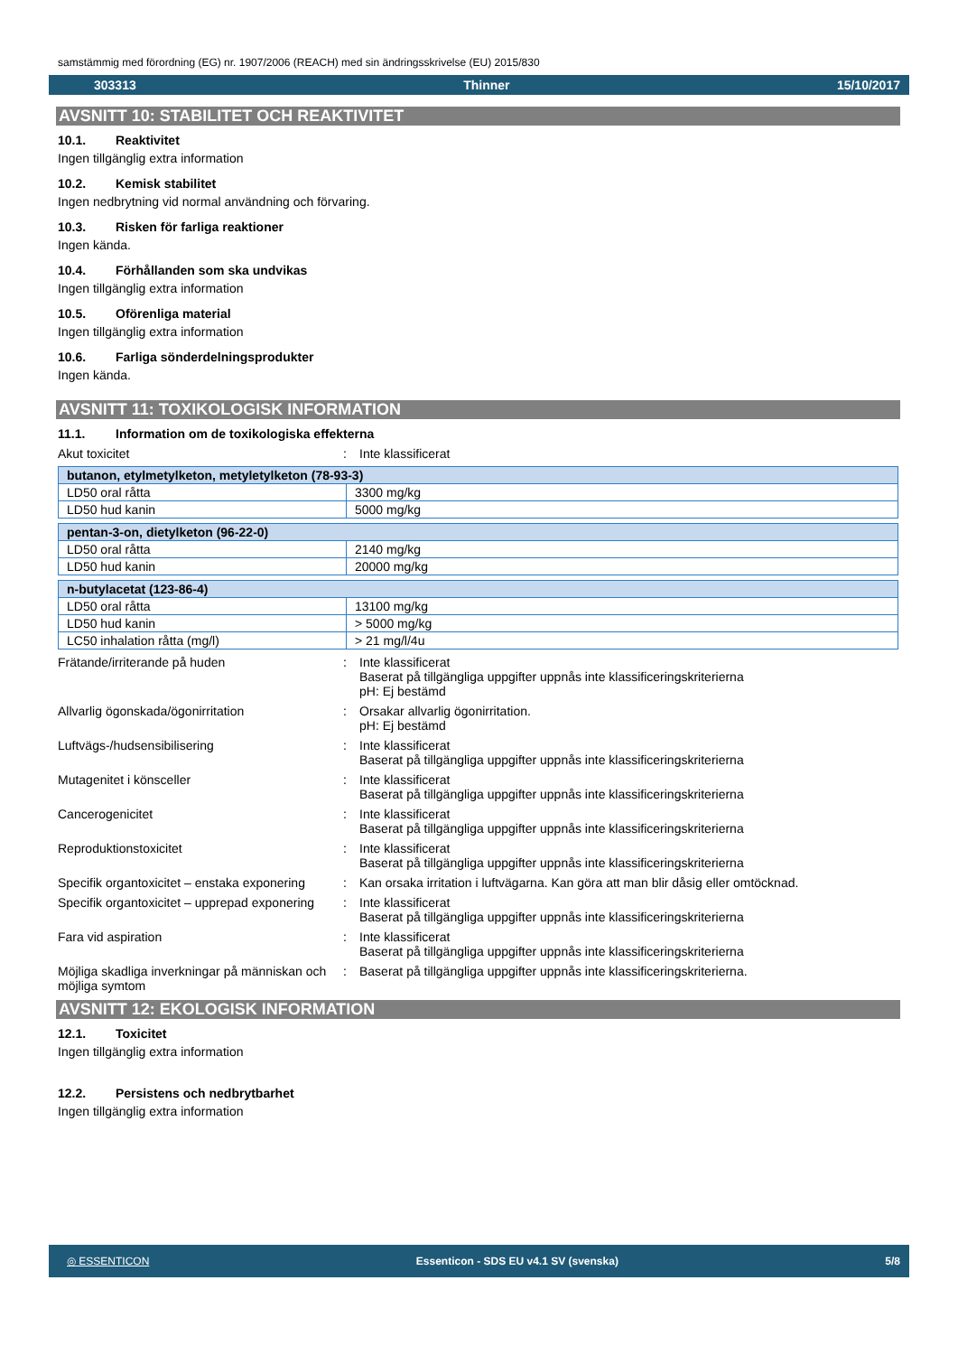samstämmig med förordning (EG) nr. 1907/2006 (REACH) med sin ändringsskrivelse (EU) 2015/830
303313 Thinner 15/10/2017
AVSNITT 10: STABILITET OCH REAKTIVITET
10.1. Reaktivitet
Ingen tillgänglig extra information
10.2. Kemisk stabilitet
Ingen nedbrytning vid normal användning och förvaring.
10.3. Risken för farliga reaktioner
Ingen kända.
10.4. Förhållanden som ska undvikas
Ingen tillgänglig extra information
10.5. Oförenliga material
Ingen tillgänglig extra information
10.6. Farliga sönderdelningsprodukter
Ingen kända.
AVSNITT 11: TOXIKOLOGISK INFORMATION
11.1. Information om de toxikologiska effekterna
Akut toxicitet
:
Inte klassificerat
| butanon, etylmetylketon, metyletylketon (78-93-3) | |
| --- | --- |
| LD50 oral råtta | 3300 mg/kg |
| LD50 hud kanin | 5000 mg/kg |
| pentan-3-on, dietylketon (96-22-0) | |
| --- | --- |
| LD50 oral råtta | 2140 mg/kg |
| LD50 hud kanin | 20000 mg/kg |
| n-butylacetat (123-86-4) | |
| --- | --- |
| LD50 oral råtta | 13100 mg/kg |
| LD50 hud kanin | > 5000 mg/kg |
| LC50 inhalation råtta (mg/l) | > 21 mg/l/4u |
Frätande/irriterande på huden
:
Inte klassificerat
Baserat på tillgängliga uppgifter uppnås inte klassificeringskriterierna
pH: Ej bestämd
Allvarlig ögonskada/ögonirritation
:
Orsakar allvarlig ögonirritation.
pH: Ej bestämd
Luftvägs-/hudsensibilisering
:
Inte klassificerat
Baserat på tillgängliga uppgifter uppnås inte klassificeringskriterierna
Mutagenitet i könsceller
:
Inte klassificerat
Baserat på tillgängliga uppgifter uppnås inte klassificeringskriterierna
Cancerogenicitet
:
Inte klassificerat
Baserat på tillgängliga uppgifter uppnås inte klassificeringskriterierna
Reproduktionstoxicitet
:
Inte klassificerat
Baserat på tillgängliga uppgifter uppnås inte klassificeringskriterierna
Specifik organtoxicitet – enstaka exponering
:
Kan orsaka irritation i luftvägarna. Kan göra att man blir dåsig eller omtöcknad.
Specifik organtoxicitet – upprepad exponering
:
Inte klassificerat
Baserat på tillgängliga uppgifter uppnås inte klassificeringskriterierna
Fara vid aspiration
:
Inte klassificerat
Baserat på tillgängliga uppgifter uppnås inte klassificeringskriterierna
Möjliga skadliga inverkningar på människan och möjliga symtom
:
Baserat på tillgängliga uppgifter uppnås inte klassificeringskriterierna.
AVSNITT 12: EKOLOGISK INFORMATION
12.1. Toxicitet
Ingen tillgänglig extra information
12.2. Persistens och nedbrytbarhet
Ingen tillgänglig extra information
◎ ESSENTICON Essenticon - SDS EU v4.1 SV (svenska) 5/8